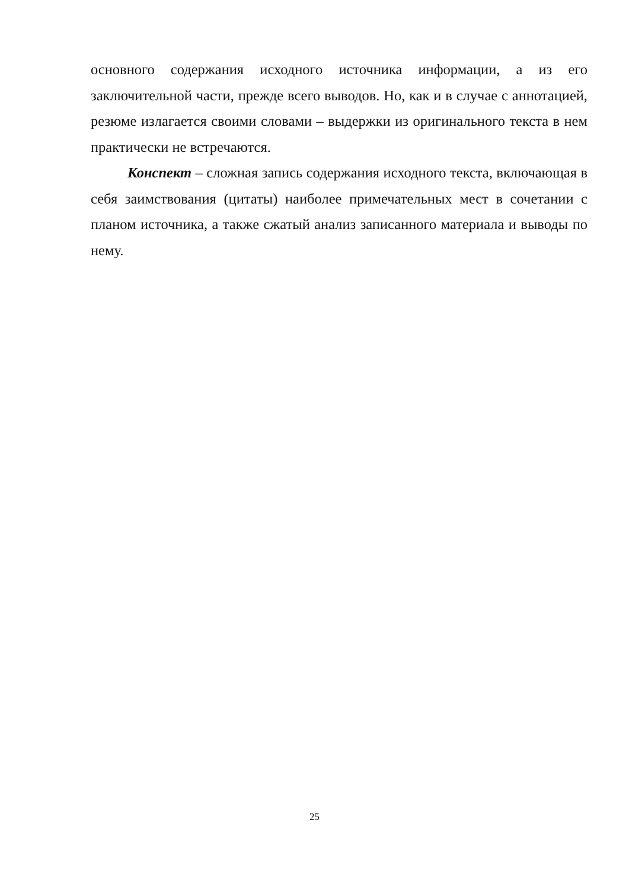основного содержания исходного источника информации, а из его заключительной части, прежде всего выводов. Но, как и в случае с аннотацией, резюме излагается своими словами – выдержки из оригинального текста в нем практически не встречаются.
Конспект – сложная запись содержания исходного текста, включающая в себя заимствования (цитаты) наиболее примечательных мест в сочетании с планом источника, а также сжатый анализ записанного материала и выводы по нему.
25